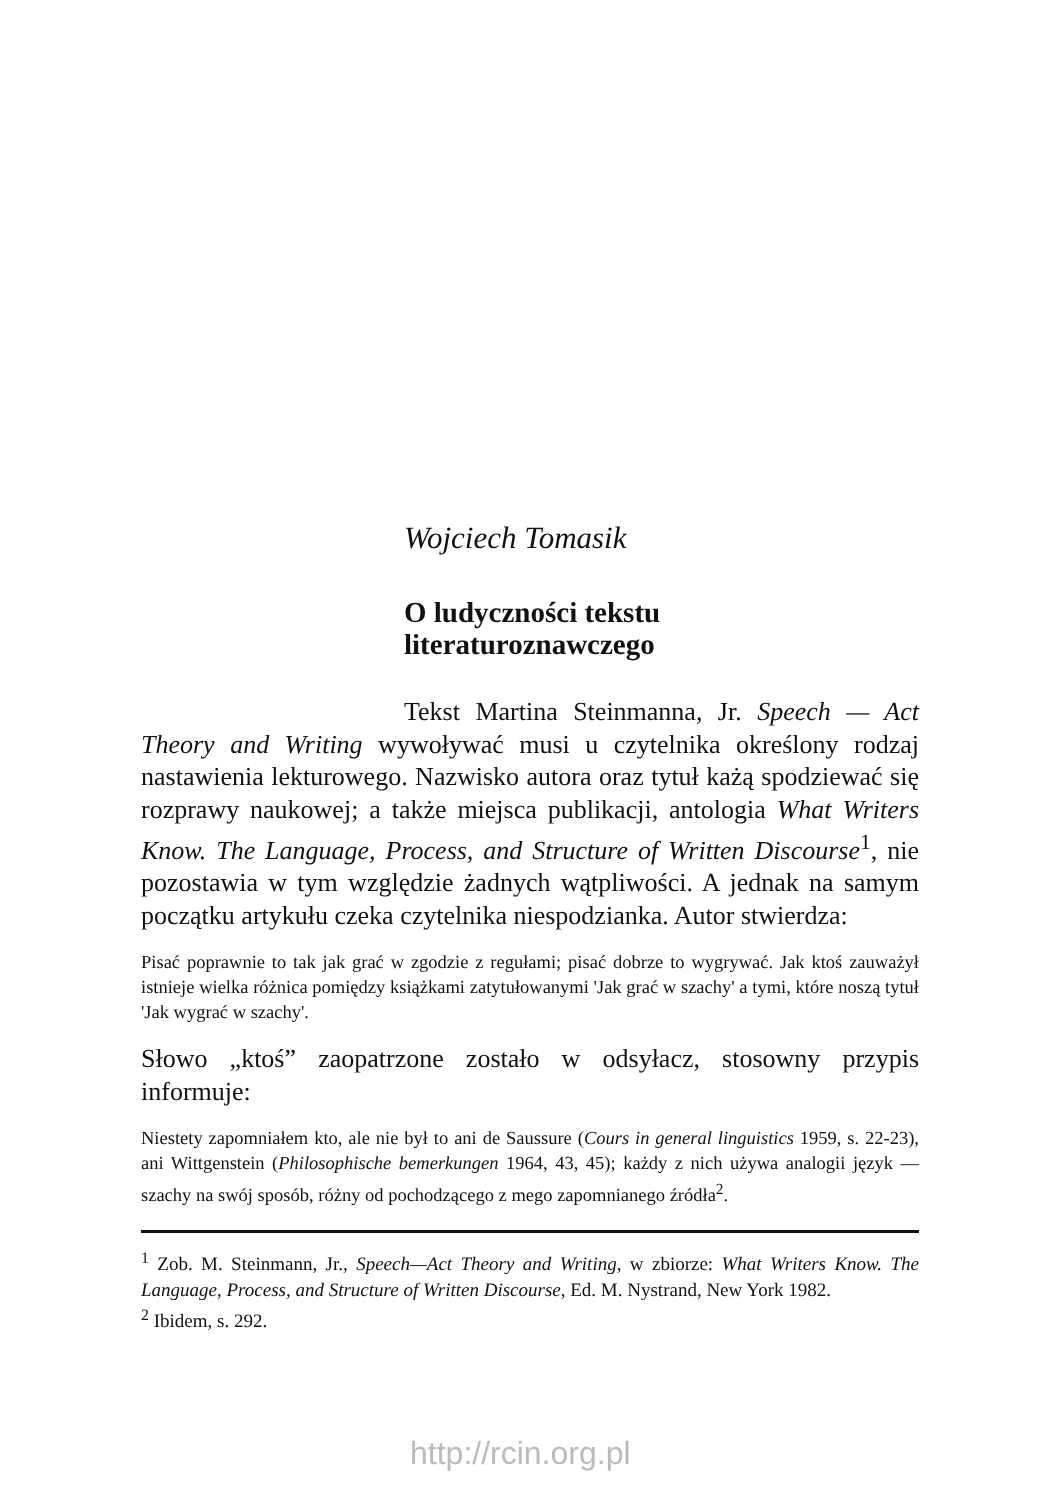Wojciech Tomasik
O ludyczności tekstu
literaturoznawczego
Tekst Martina Steinmanna, Jr. Speech — Act Theory and Writing wywoływać musi u czytelnika określony rodzaj nastawienia lekturowego. Nazwisko autora oraz tytuł każą spodziewać się rozprawy naukowej; a także miejsca publikacji, antologia What Writers Know. The Language, Process, and Structure of Written Discourse<sup>1</sup>, nie pozostawia w tym względzie żadnych wątpliwości. A jednak na samym początku artykułu czeka czytelnika niespodzianka. Autor stwierdza:
Pisać poprawnie to tak jak grać w zgodzie z regułami; pisać dobrze to wygrywać. Jak ktoś zauważył istnieje wielka różnica pomiędzy książkami zatytułowanymi 'Jak grać w szachy' a tymi, które noszą tytuł 'Jak wygrać w szachy'.
Słowo „ktoś” zaopatrzone zostało w odsyłacz, stosowny przypis informuje:
Niestety zapomniałem kto, ale nie był to ani de Saussure (Cours in general linguistics 1959, s. 22-23), ani Wittgenstein (Philosophische bemerkungen 1964, 43, 45); każdy z nich używa analogii język — szachy na swój sposób, różny od pochodzącego z mego zapomnianego źródła<sup>2</sup>.
<sup>1</sup> Zob. M. Steinmann, Jr., Speech—Act Theory and Writing, w zbiorze: What Writers Know. The Language, Process, and Structure of Written Discourse, Ed. M. Nystrand, New York 1982.
<sup>2</sup> Ibidem, s. 292.
http://rcin.org.pl